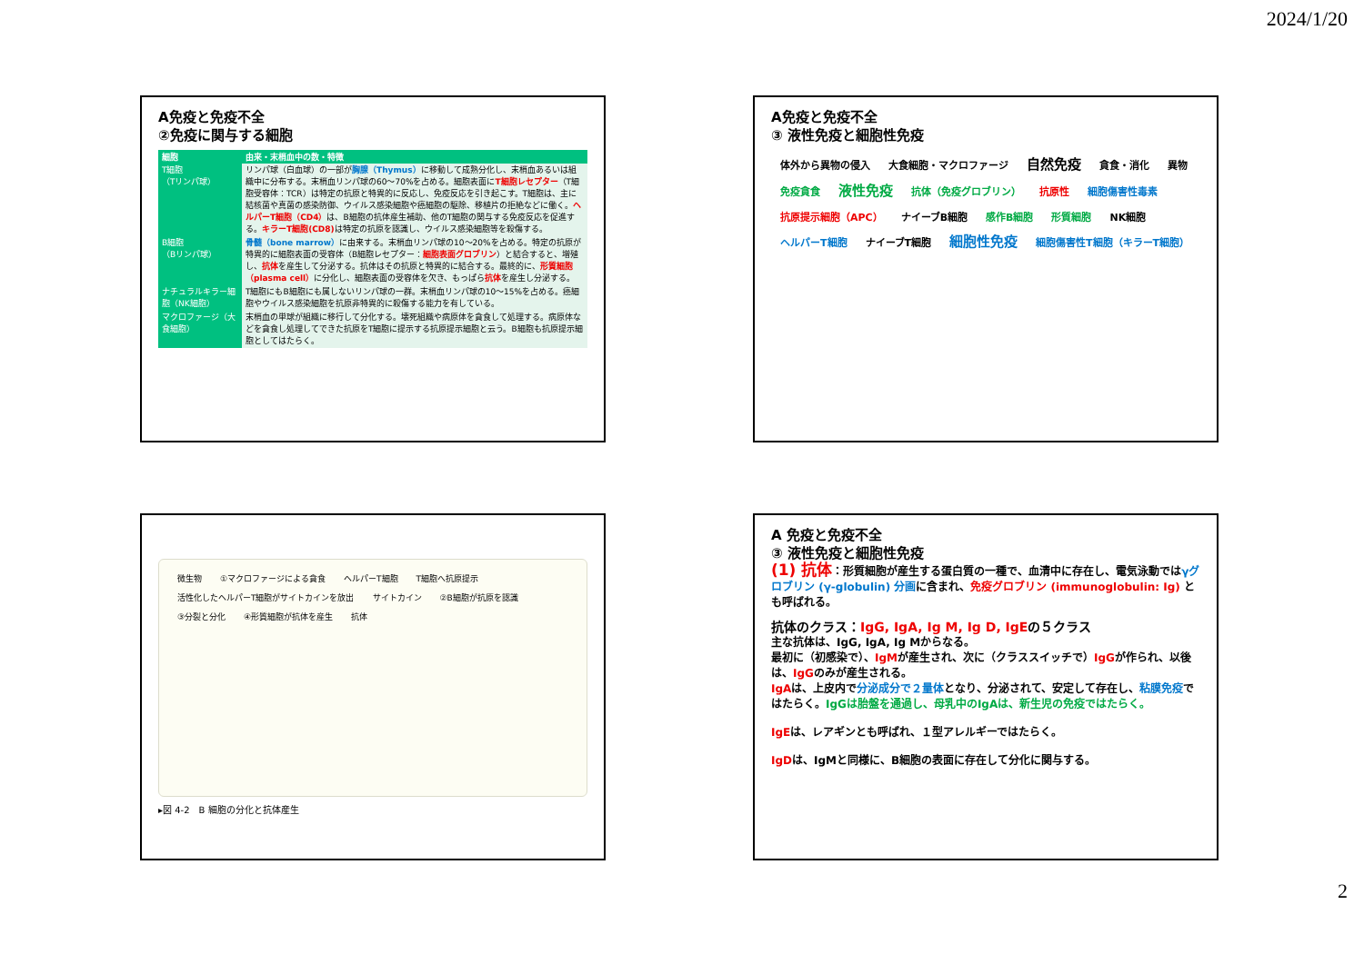2024/1/20
A免疫と免疫不全
②免疫に関与する細胞
| 細胞 | 由来・末梢血中の数・特徴 |
| --- | --- |
| T細胞 （Tリンパ球） | リンパ球（白血球）の一部が 胸腺（Thymus） に移動して成熟分化し、末梢血あるいは組織中に分布する。末梢血リンパ球の60〜70%を占める。細胞表面に T細胞レセプター （T細胞受容体：TCR）は特定の抗原と特異的に反応し、免疫反応を引き起こす。T細胞は、主に結核菌や真菌の感染防御、ウイルス感染細胞や癌細胞の駆除、移植片の拒絶などに働く。 ヘルパーT細胞（CD4） は、B細胞の抗体産生補助、他のT細胞の関与する免疫反応を促進する。 キラーT細胞(CD8) は特定の抗原を認識し、ウイルス感染細胞等を殺傷する。 |
| B細胞 （Bリンパ球） | 骨髄（bone marrow） に由来する。末梢血リンパ球の10〜20%を占める。特定の抗原が特異的に細胞表面の受容体（B細胞レセプター： 細胞表面グロブリン ）と結合すると、増殖し、 抗体 を産生して分泌する。抗体はその抗原と特異的に結合する。最終的に、 形質細胞（plasma cell） に分化し、細胞表面の受容体を欠き、もっぱら 抗体 を産生し分泌する。 |
| ナチュラルキラー細胞（NK細胞） | T細胞にもB細胞にも属しないリンパ球の一群。末梢血リンパ球の10〜15%を占める。癌細胞やウイルス感染細胞を抗原非特異的に殺傷する能力を有している。 |
| マクロファージ（大食細胞） | 末梢血の単球が組織に移行して分化する。壊死組織や病原体を貪食して処理する。病原体などを貪食し処理してできた抗原をT細胞に提示する抗原提示細胞と云う。B細胞も抗原提示細胞としてはたらく。 |
A免疫と免疫不全
③ 液性免疫と細胞性免疫
体外から異物の侵入 大食細胞・マクロファージ 自然免疫 貪食・消化 異物 免疫貪食 液性免疫 抗体（免疫グロブリン） 抗原性 細胞傷害性毒素 抗原提示細胞（APC） ナイーブB細胞 感作B細胞 形質細胞 NK細胞 ヘルパーT細胞 ナイーブT細胞 細胞性免疫 細胞傷害性T細胞（キラーT細胞）
微生物 ①マクロファージによる貪食 ヘルパーT細胞 T細胞へ抗原提示 活性化したヘルパーT細胞がサイトカインを放出 サイトカイン ②B細胞が抗原を認識 ③分裂と分化 ④形質細胞が抗体を産生 抗体
▸図 4-2　B 細胞の分化と抗体産生
A 免疫と免疫不全
③ 液性免疫と細胞性免疫
(1) 抗体：形質細胞が産生する蛋白質の一種で、血清中に存在し、電気泳動ではγグロブリン (γ-globulin) 分画に含まれ、免疫グロブリン (immunoglobulin: Ig) とも呼ばれる。
抗体のクラス：IgG, IgA, Ig M, Ig D, IgEの５クラス
主な抗体は、IgG, IgA, Ig Mからなる。
最初に（初感染で）、IgMが産生され、次に（クラススイッチで）IgGが作られ、以後は、IgGのみが産生される。
IgAは、上皮内で分泌成分で２量体となり、分泌されて、安定して存在し、粘膜免疫ではたらく。IgGは胎盤を通過し、母乳中のIgAは、新生児の免疫ではたらく。
IgEは、レアギンとも呼ばれ、１型アレルギーではたらく。
IgDは、IgMと同様に、B細胞の表面に存在して分化に関与する。
2